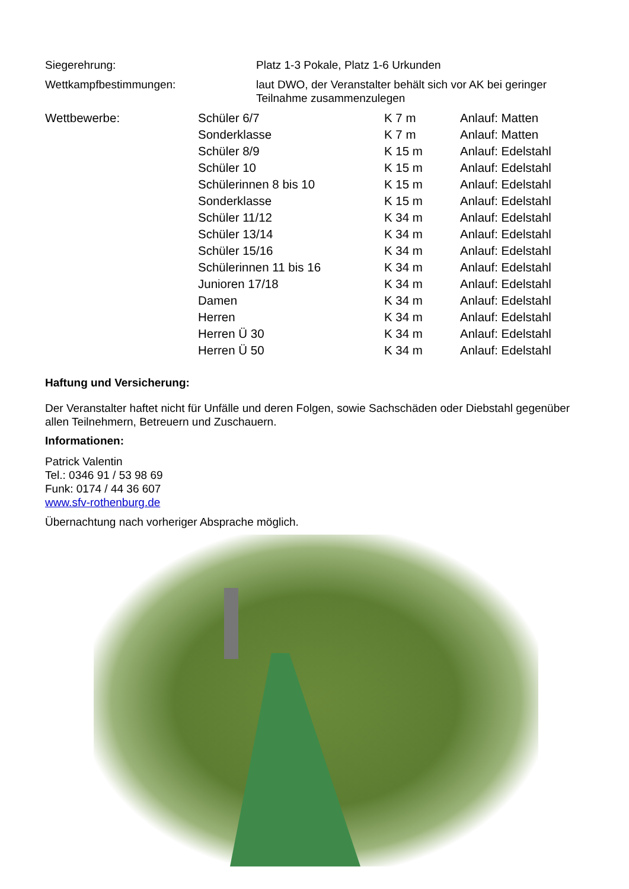Siegerehrung: Platz 1-3 Pokale, Platz 1-6 Urkunden
Wettkampfbestimmungen: laut DWO, der Veranstalter behält sich vor AK bei geringer Teilnahme zusammenzulegen
| Wettbewerbe: | Schüler 6/7 | K 7 m | Anlauf: Matten |
| | Sonderklasse | K 7 m | Anlauf: Matten |
| | Schüler 8/9 | K 15 m | Anlauf: Edelstahl |
| | Schüler 10 | K 15 m | Anlauf: Edelstahl |
| | Schülerinnen 8 bis 10 | K 15 m | Anlauf: Edelstahl |
| | Sonderklasse | K 15 m | Anlauf: Edelstahl |
| | Schüler 11/12 | K 34 m | Anlauf: Edelstahl |
| | Schüler 13/14 | K 34 m | Anlauf: Edelstahl |
| | Schüler 15/16 | K 34 m | Anlauf: Edelstahl |
| | Schülerinnen 11 bis 16 | K 34 m | Anlauf: Edelstahl |
| | Junioren 17/18 | K 34 m | Anlauf: Edelstahl |
| | Damen | K 34 m | Anlauf: Edelstahl |
| | Herren | K 34 m | Anlauf: Edelstahl |
| | Herren Ü 30 | K 34 m | Anlauf: Edelstahl |
| | Herren Ü 50 | K 34 m | Anlauf: Edelstahl |
Haftung und Versicherung:
Der Veranstalter haftet nicht für Unfälle und deren Folgen, sowie Sachschäden oder Diebstahl gegenüber allen Teilnehmern, Betreuern und Zuschauern.
Informationen:
Patrick Valentin
Tel.: 0346 91 / 53 98 69
Funk: 0174 / 44 36 607
www.sfv-rothenburg.de
Übernachtung nach vorheriger Absprache möglich.